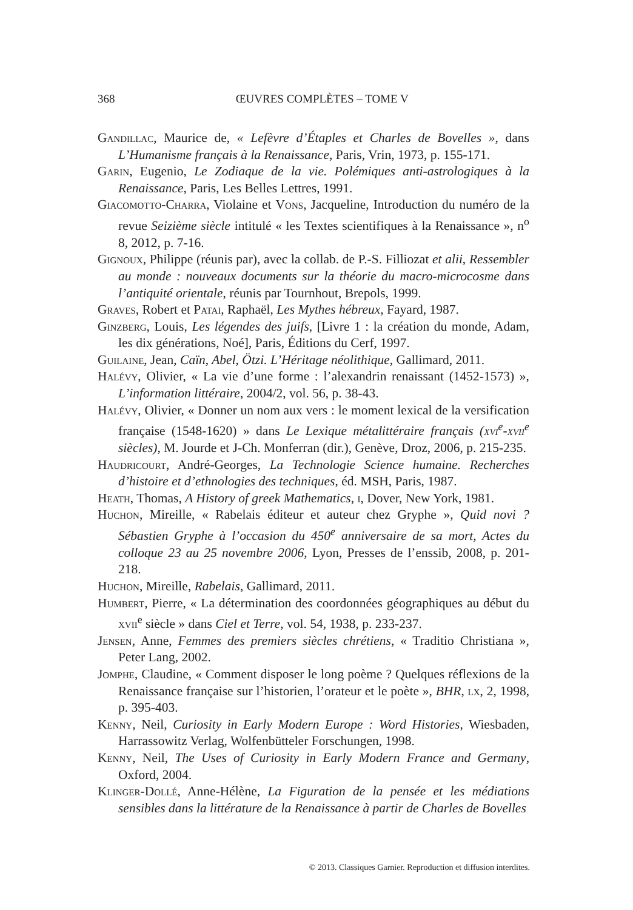368
ŒUVRES COMPLÈTES – TOME V
Gandillac, Maurice de, « Lefèvre d’Étaples et Charles de Bovelles », dans L’Humanisme français à la Renaissance, Paris, Vrin, 1973, p. 155-171.
Garin, Eugenio, Le Zodiaque de la vie. Polémiques anti-astrologiques à la Renaissance, Paris, Les Belles Lettres, 1991.
Giacomotto-Charra, Violaine et Vons, Jacqueline, Introduction du numéro de la revue Seizième siècle intitulé « les Textes scientifiques à la Renaissance », n<sup>o</sup> 8, 2012, p. 7-16.
Gignoux, Philippe (réunis par), avec la collab. de P.-S. Filliozat et alii, Ressembler au monde : nouveaux documents sur la théorie du macro-microcosme dans l’antiquité orientale, réunis par Tournhout, Brepols, 1999.
Graves, Robert et Patai, Raphaël, Les Mythes hébreux, Fayard, 1987.
Ginzberg, Louis, Les légendes des juifs, [Livre 1 : la création du monde, Adam, les dix générations, Noé], Paris, Éditions du Cerf, 1997.
Guilaine, Jean, Caïn, Abel, Ötzi. L’Héritage néolithique, Gallimard, 2011.
Halévy, Olivier, « La vie d’une forme : l’alexandrin renaissant (1452-1573) », L’information littéraire, 2004/2, vol. 56, p. 38-43.
Halévy, Olivier, « Donner un nom aux vers : le moment lexical de la versification française (1548-1620) » dans Le Lexique métalittéraire français (xvi<sup>e</sup>-xvii<sup>e</sup> siècles), M. Jourde et J-Ch. Monferran (dir.), Genève, Droz, 2006, p. 215-235.
Haudricourt, André-Georges, La Technologie Science humaine. Recherches d’histoire et d’ethnologies des techniques, éd. MSH, Paris, 1987.
Heath, Thomas, A History of greek Mathematics, i, Dover, New York, 1981.
Huchon, Mireille, « Rabelais éditeur et auteur chez Gryphe », Quid novi ? Sébastien Gryphe à l’occasion du 450<sup>e</sup> anniversaire de sa mort, Actes du colloque 23 au 25 novembre 2006, Lyon, Presses de l’enssib, 2008, p. 201-218.
Huchon, Mireille, Rabelais, Gallimard, 2011.
Humbert, Pierre, « La détermination des coordonnées géographiques au début du xvii<sup>e</sup> siècle » dans Ciel et Terre, vol. 54, 1938, p. 233-237.
Jensen, Anne, Femmes des premiers siècles chrétiens, « Traditio Christiana », Peter Lang, 2002.
Jomphe, Claudine, « Comment disposer le long poème ? Quelques réflexions de la Renaissance française sur l’historien, l’orateur et le poète », BHR, lx, 2, 1998, p. 395-403.
Kenny, Neil, Curiosity in Early Modern Europe : Word Histories, Wiesbaden, Harrassowitz Verlag, Wolfenbütteler Forschungen, 1998.
Kenny, Neil, The Uses of Curiosity in Early Modern France and Germany, Oxford, 2004.
Klinger-Dollé, Anne-Hélène, La Figuration de la pensée et les médiations sensibles dans la littérature de la Renaissance à partir de Charles de Bovelles
© 2013. Classiques Garnier. Reproduction et diffusion interdites.